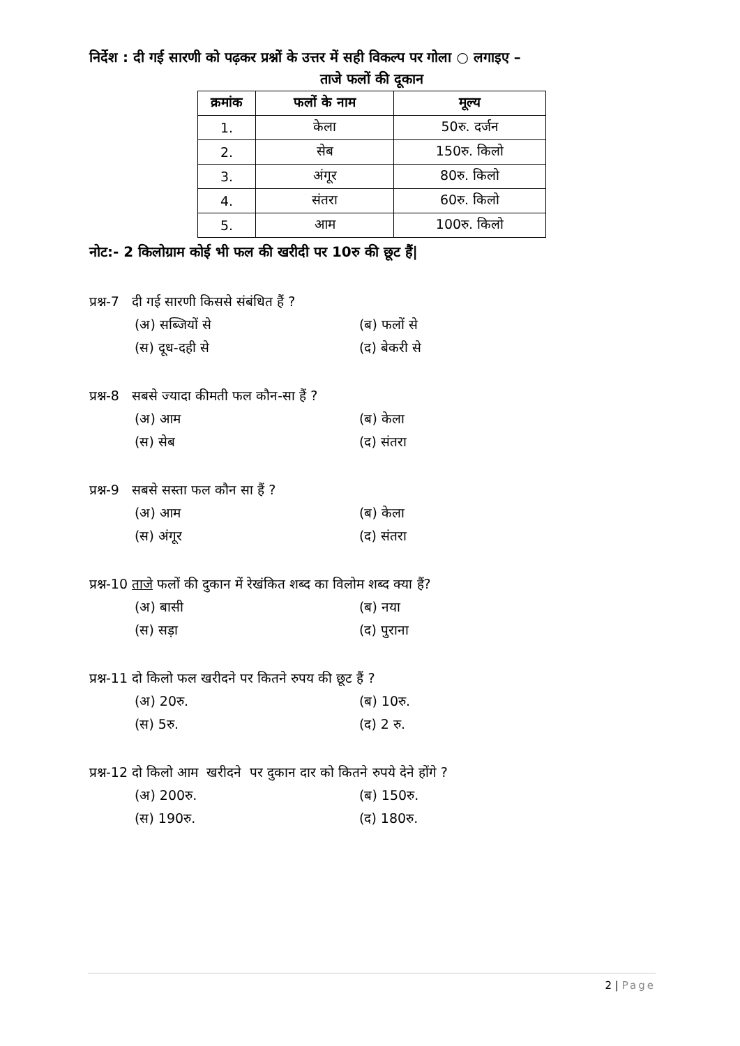निर्देश : दी गई सारणी को पढ़कर प्रश्नों के उत्तर में सही विकल्प पर गोला ○ लगाइए –
ताजे फलों की दूकान
| क्रमांक | फलों के नाम | मूल्य |
| --- | --- | --- |
| 1. | केला | 50रु. दर्जन |
| 2. | सेब | 150रु. किलो |
| 3. | अंगूर | 80रु. किलो |
| 4. | संतरा | 60रु. किलो |
| 5. | आम | 100रु. किलो |
नोट:- 2 किलोग्राम कोई भी फल की खरीदी पर 10रु की छूट हैं|
प्रश्न-7 दी गई सारणी किससे संबंधित हैं ?
(अ) सब्जियों से (ब) फलों से
(स) दूध-दही से (द) बेकरी से
प्रश्न-8 सबसे ज्यादा कीमती फल कौन-सा हैं ?
(अ) आम (ब) केला
(स) सेब (द) संतरा
प्रश्न-9 सबसे सस्ता फल कौन सा हैं ?
(अ) आम (ब) केला
(स) अंगूर (द) संतरा
प्रश्न-10 ताजे फलों की दुकान में रेखंकित शब्द का विलोम शब्द क्या हैं?
(अ) बासी (ब) नया
(स) सड़ा (द) पुराना
प्रश्न-11 दो किलो फल खरीदने पर कितने रुपय की छूट हैं ?
(अ) 20रु. (ब) 10रु.
(स) 5रु. (द) 2 रु.
प्रश्न-12 दो किलो आम खरीदने पर दुकान दार को कितने रुपये देने होंगे ?
(अ) 200रु. (ब) 150रु.
(स) 190रु. (द) 180रु.
2 | Page